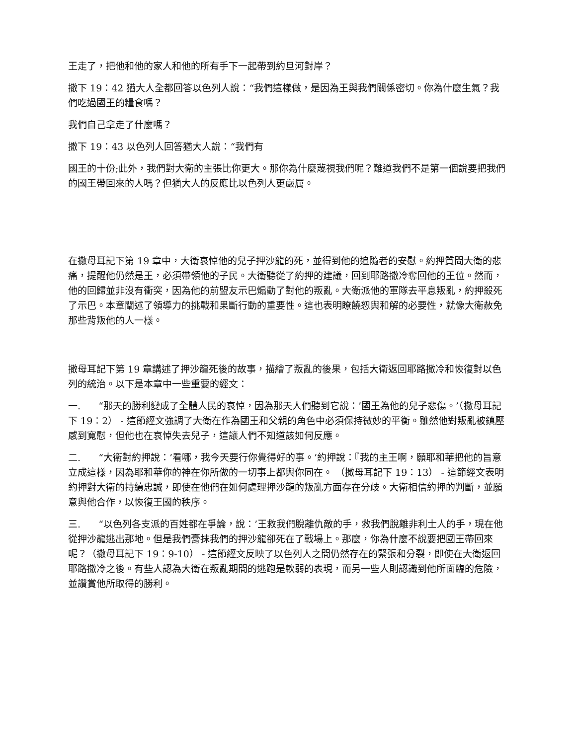王走了，把他和他的家人和他的所有手下一起帶到約旦河對岸？
撒下 19：42 猶大人全都回答以色列人說：“我們這樣做，是因為王與我們關係密切。你為什麼生氣？我們吃過國王的糧食嗎？
我們自己拿走了什麼嗎？
撒下 19：43 以色列人回答猶大人說：“我們有
國王的十份;此外，我們對大衛的主張比你更大。那你為什麼蔑視我們呢？難道我們不是第一個說要把我們的國王帶回來的人嗎？但猶大人的反應比以色列人更嚴厲。
在撒母耳記下第 19 章中，大衛哀悼他的兒子押沙龍的死，並得到他的追隨者的安慰。約押質問大衛的悲痛，提醒他仍然是王，必須帶領他的子民。大衛聽從了約押的建議，回到耶路撒冷奪回他的王位。然而，他的回歸並非沒有衝突，因為他的前盟友示巴煽動了對他的叛亂。大衛派他的軍隊去平息叛亂，約押殺死了示巴。本章闡述了領導力的挑戰和果斷行動的重要性。這也表明瞭饒恕與和解的必要性，就像大衛赦免那些背叛他的人一樣。
撒母耳記下第 19 章講述了押沙龍死後的故事，描繪了叛亂的後果，包括大衛返回耶路撒冷和恢復對以色列的統治。以下是本章中一些重要的經文：
一. “那天的勝利變成了全體人民的哀悼，因為那天人們聽到它說：’國王為他的兒子悲傷。’（撒母耳記下 19：2） - 這節經文強調了大衛在作為國王和父親的角色中必須保持微妙的平衡。雖然他對叛亂被鎮壓感到寬慰，但他也在哀悼失去兒子，這讓人們不知道該如何反應。
二. “大衛對約押說：’看哪，我今天要行你覺得好的事。’約押說：『我的主王啊，願耶和華把他的旨意立成這樣，因為耶和華你的神在你所做的一切事上都與你同在。 （撒母耳記下 19：13） - 這節經文表明約押對大衛的持續忠誠，即使在他們在如何處理押沙龍的叛亂方面存在分歧。大衛相信約押的判斷，並願意與他合作，以恢復王國的秩序。
三. “以色列各支派的百姓都在爭論，說：’王救我們脫離仇敵的手，救我們脫離非利士人的手，現在他從押沙龍逃出那地。但是我們膏抹我們的押沙龍卻死在了戰場上。那麼，你為什麼不說要把國王帶回來呢？（撒母耳記下 19：9-10） - 這節經文反映了以色列人之間仍然存在的緊張和分裂，即使在大衛返回耶路撒冷之後。有些人認為大衛在叛亂期間的逃跑是軟弱的表現，而另一些人則認識到他所面臨的危險，並讚賞他所取得的勝利。